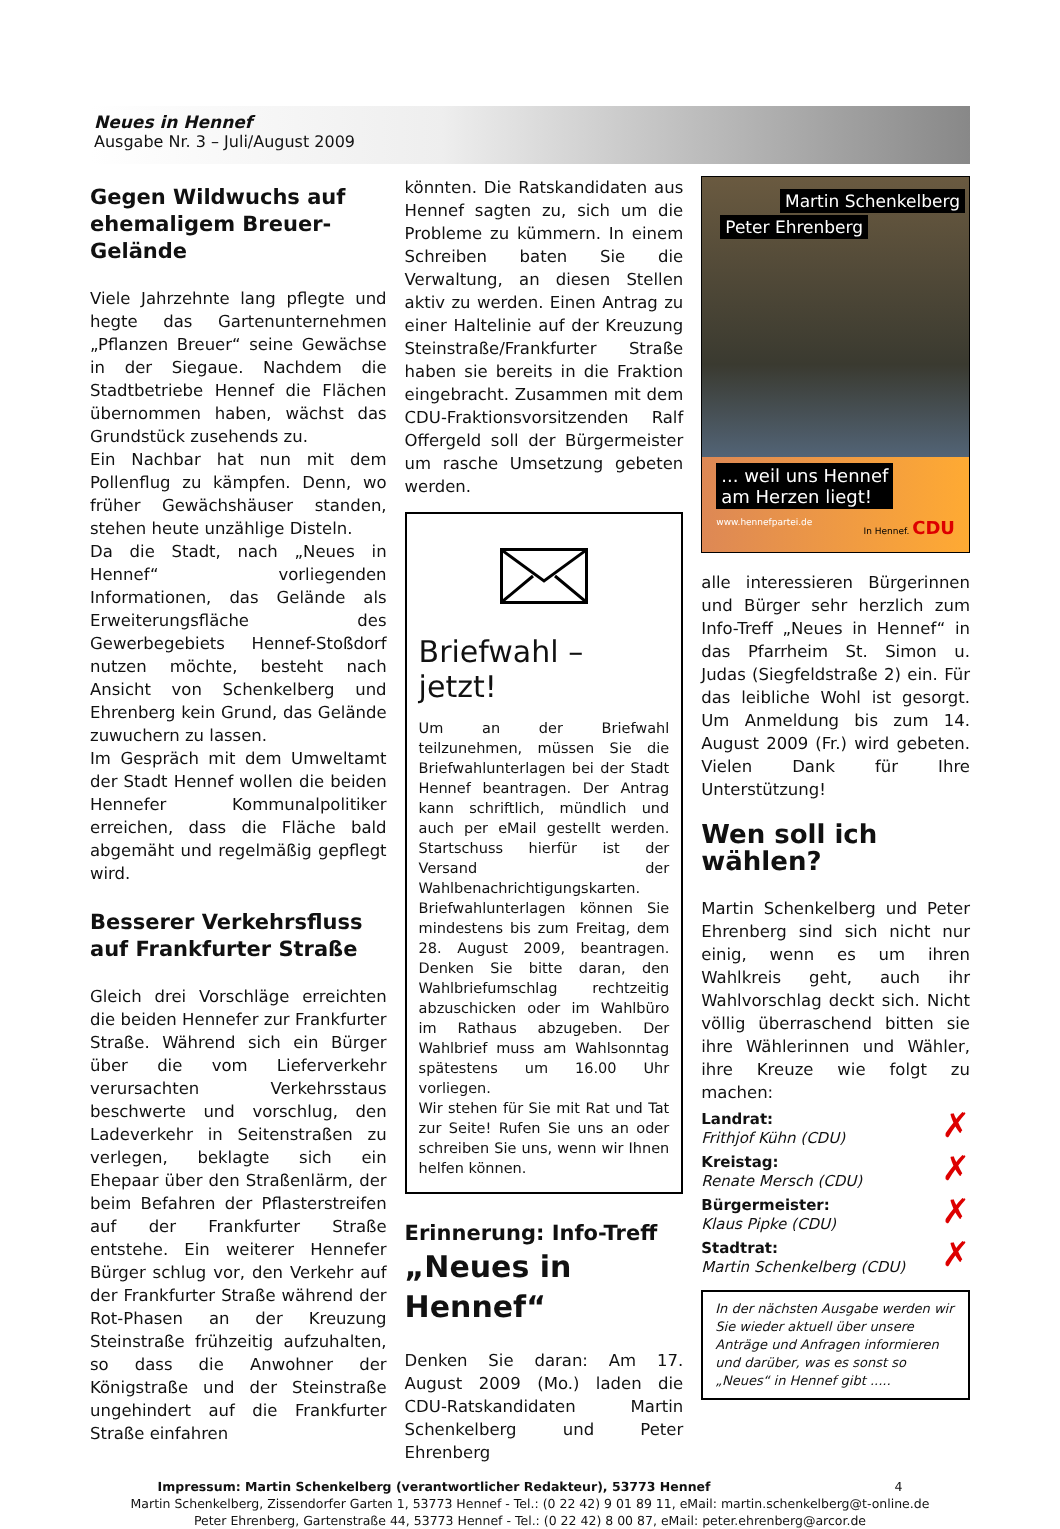Neues in Hennef
Ausgabe Nr. 3 – Juli/August 2009
Gegen Wildwuchs auf ehemaligem Breuer-Gelände
Viele Jahrzehnte lang pflegte und hegte das Gartenunternehmen „Pflanzen Breuer“ seine Gewächse in der Siegaue. Nachdem die Stadtbetriebe Hennef die Flächen übernommen haben, wächst das Grundstück zusehends zu.
Ein Nachbar hat nun mit dem Pollenflug zu kämpfen. Denn, wo früher Gewächshäuser standen, stehen heute unzählige Disteln.
Da die Stadt, nach „Neues in Hennef“ vorliegenden Informationen, das Gelände als Erweiterungsfläche des Gewerbegebiets Hennef-Stoßdorf nutzen möchte, besteht nach Ansicht von Schenkelberg und Ehrenberg kein Grund, das Gelände zuwuchern zu lassen.
Im Gespräch mit dem Umweltamt der Stadt Hennef wollen die beiden Hennefer Kommunalpolitiker erreichen, dass die Fläche bald abgemäht und regelmäßig gepflegt wird.
Besserer Verkehrsfluss auf Frankfurter Straße
Gleich drei Vorschläge erreichten die beiden Hennefer zur Frankfurter Straße. Während sich ein Bürger über die vom Lieferverkehr verursachten Verkehrsstaus beschwerte und vorschlug, den Ladeverkehr in Seitenstraßen zu verlegen, beklagte sich ein Ehepaar über den Straßenlärm, der beim Befahren der Pflasterstreifen auf der Frankfurter Straße entstehe. Ein weiterer Hennefer Bürger schlug vor, den Verkehr auf der Frankfurter Straße während der Rot-Phasen an der Kreuzung Steinstraße frühzeitig aufzuhalten, so dass die Anwohner der Königstraße und der Steinstraße ungehindert auf die Frankfurter Straße einfahren
könnten. Die Ratskandidaten aus Hennef sagten zu, sich um die Probleme zu kümmern. In einem Schreiben baten Sie die Verwaltung, an diesen Stellen aktiv zu werden. Einen Antrag zu einer Haltelinie auf der Kreuzung Steinstraße/Frankfurter Straße haben sie bereits in die Fraktion eingebracht. Zusammen mit dem CDU-Fraktionsvorsitzenden Ralf Offergeld soll der Bürgermeister um rasche Umsetzung gebeten werden.
Briefwahl – jetzt!
Um an der Briefwahl teilzunehmen, müssen Sie die Briefwahlunterlagen bei der Stadt Hennef beantragen. Der Antrag kann schriftlich, mündlich und auch per eMail gestellt werden. Startschuss hierfür ist der Versand der Wahlbenachrichtigungskarten.
Briefwahlunterlagen können Sie mindestens bis zum Freitag, dem 28. August 2009, beantragen. Denken Sie bitte daran, den Wahlbriefumschlag rechtzeitig abzuschicken oder im Wahlbüro im Rathaus abzugeben. Der Wahlbrief muss am Wahlsonntag spätestens um 16.00 Uhr vorliegen.
Wir stehen für Sie mit Rat und Tat zur Seite! Rufen Sie uns an oder schreiben Sie uns, wenn wir Ihnen helfen können.
Erinnerung: Info-Treff
„Neues in Hennef“
Denken Sie daran: Am 17. August 2009 (Mo.) laden die CDU-Ratskandidaten Martin Schenkelberg und Peter Ehrenberg
Martin Schenkelberg
Peter Ehrenberg
... weil uns Hennef
am Herzen liegt!
www.hennefpartei.de In Hennef. CDU
alle interessieren Bürgerinnen und Bürger sehr herzlich zum Info-Treff „Neues in Hennef“ in das Pfarrheim St. Simon u. Judas (Siegfeldstraße 2) ein. Für das leibliche Wohl ist gesorgt. Um Anmeldung bis zum 14. August 2009 (Fr.) wird gebeten. Vielen Dank für Ihre Unterstützung!
Wen soll ich wählen?
Martin Schenkelberg und Peter Ehrenberg sind sich nicht nur einig, wenn es um ihren Wahlkreis geht, auch ihr Wahlvorschlag deckt sich. Nicht völlig überraschend bitten sie ihre Wählerinnen und Wähler, ihre Kreuze wie folgt zu machen:
✗
Landrat:
Frithjof Kühn (CDU)
✗
Kreistag:
Renate Mersch (CDU)
✗
Bürgermeister:
Klaus Pipke (CDU)
✗
Stadtrat:
Martin Schenkelberg (CDU)
In der nächsten Ausgabe werden wir Sie wieder aktuell über unsere Anträge und Anfragen informieren und darüber, was es sonst so „Neues“ in Hennef gibt .....
Impressum: Martin Schenkelberg (verantwortlicher Redakteur), 53773 Hennef 4
Martin Schenkelberg, Zissendorfer Garten 1, 53773 Hennef - Tel.: (0 22 42) 9 01 89 11, eMail: martin.schenkelberg@t-online.de
Peter Ehrenberg, Gartenstraße 44, 53773 Hennef - Tel.: (0 22 42) 8 00 87, eMail: peter.ehrenberg@arcor.de